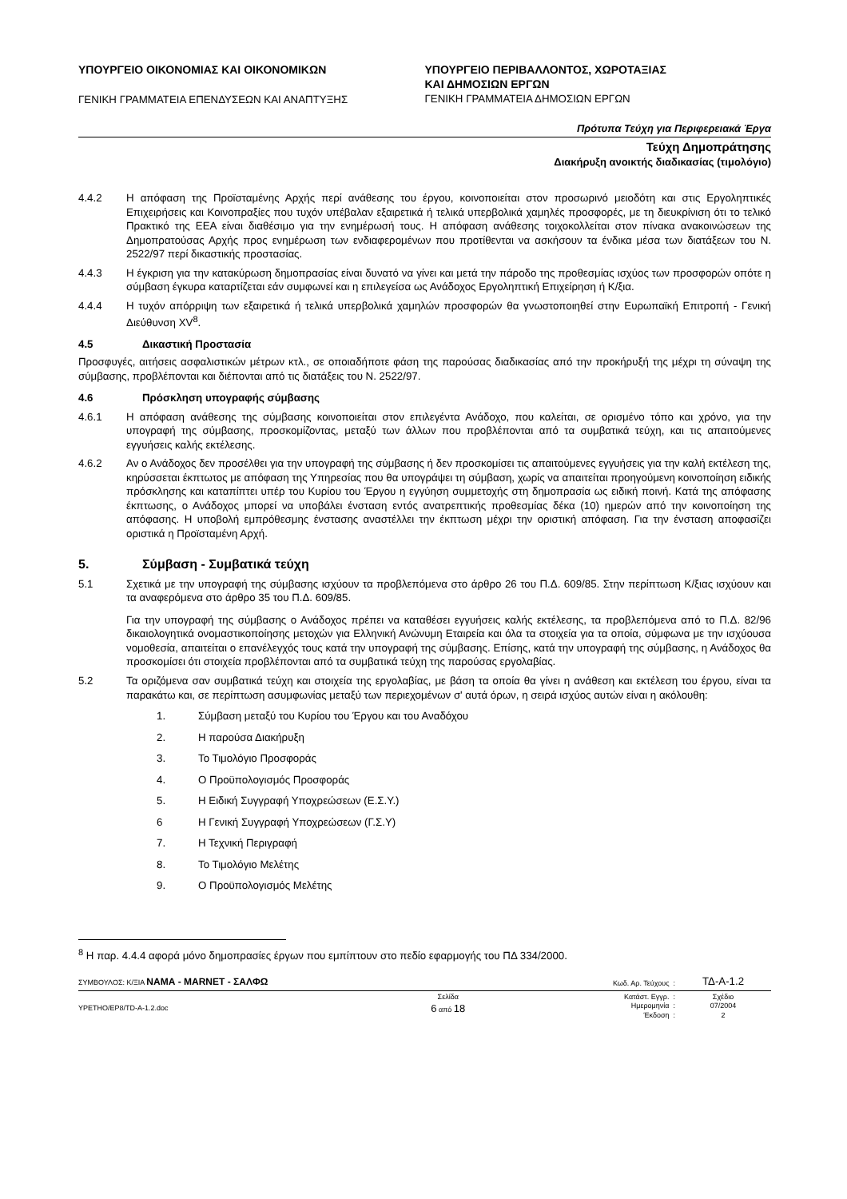ΥΠΟΥΡΓΕΙΟ ΟΙΚΟΝΟΜΙΑΣ ΚΑΙ ΟΙΚΟΝΟΜΙΚΩΝ
ΓΕΝΙΚΗ ΓΡΑΜΜΑΤΕΙΑ ΕΠΕΝΔΥΣΕΩΝ ΚΑΙ ΑΝΑΠΤΥΞΗΣ
ΥΠΟΥΡΓΕΙΟ ΠΕΡΙΒΑΛΛΟΝΤΟΣ, ΧΩΡΟΤΑΞΙΑΣ
ΚΑΙ ΔΗΜΟΣΙΩΝ ΕΡΓΩΝ
ΓΕΝΙΚΗ ΓΡΑΜΜΑΤΕΙΑ ΔΗΜΟΣΙΩΝ ΕΡΓΩΝ
Πρότυπα Τεύχη για Περιφερειακά Έργα
Τεύχη Δημοπράτησης
Διακήρυξη ανοικτής διαδικασίας (τιμολόγιο)
4.4.2 Η απόφαση της Προϊσταμένης Αρχής περί ανάθεσης του έργου, κοινοποιείται στον προσωρινό μειοδότη και στις Εργοληπτικές Επιχειρήσεις και Κοινοπραξίες που τυχόν υπέβαλαν εξαιρετικά ή τελικά υπερβολικά χαμηλές προσφορές, με τη διευκρίνιση ότι το τελικό Πρακτικό της ΕΕΑ είναι διαθέσιμο για την ενημέρωσή τους. Η απόφαση ανάθεσης τοιχοκολλείται στον πίνακα ανακοινώσεων της Δημοπρατούσας Αρχής προς ενημέρωση των ενδιαφερομένων που προτίθενται να ασκήσουν τα ένδικα μέσα των διατάξεων του Ν. 2522/97 περί δικαστικής προστασίας.
4.4.3 Η έγκριση για την κατακύρωση δημοπρασίας είναι δυνατό να γίνει και μετά την πάροδο της προθεσμίας ισχύος των προσφορών οπότε η σύμβαση έγκυρα καταρτίζεται εάν συμφωνεί και η επιλεγείσα ως Ανάδοχος Εργοληπτική Επιχείρηση ή Κ/ξια.
4.4.4 Η τυχόν απόρριψη των εξαιρετικά ή τελικά υπερβολικά χαμηλών προσφορών θα γνωστοποιηθεί στην Ευρωπαϊκή Επιτροπή - Γενική Διεύθυνση XV<sup>8</sup>.
4.5 Δικαστική Προστασία
Προσφυγές, αιτήσεις ασφαλιστικών μέτρων κτλ., σε οποιαδήποτε φάση της παρούσας διαδικασίας από την προκήρυξή της μέχρι τη σύναψη της σύμβασης, προβλέπονται και διέπονται από τις διατάξεις του Ν. 2522/97.
4.6 Πρόσκληση υπογραφής σύμβασης
4.6.1 Η απόφαση ανάθεσης της σύμβασης κοινοποιείται στον επιλεγέντα Ανάδοχο, που καλείται, σε ορισμένο τόπο και χρόνο, για την υπογραφή της σύμβασης, προσκομίζοντας, μεταξύ των άλλων που προβλέπονται από τα συμβατικά τεύχη, και τις απαιτούμενες εγγυήσεις καλής εκτέλεσης.
4.6.2 Αν ο Ανάδοχος δεν προσέλθει για την υπογραφή της σύμβασης ή δεν προσκομίσει τις απαιτούμενες εγγυήσεις για την καλή εκτέλεση της, κηρύσσεται έκπτωτος με απόφαση της Υπηρεσίας που θα υπογράψει τη σύμβαση, χωρίς να απαιτείται προηγούμενη κοινοποίηση ειδικής πρόσκλησης και καταπίπτει υπέρ του Κυρίου του Έργου η εγγύηση συμμετοχής στη δημοπρασία ως ειδική ποινή. Κατά της απόφασης έκπτωσης, ο Ανάδοχος μπορεί να υποβάλει ένσταση εντός ανατρεπτικής προθεσμίας δέκα (10) ημερών από την κοινοποίηση της απόφασης. Η υποβολή εμπρόθεσμης ένστασης αναστέλλει την έκπτωση μέχρι την οριστική απόφαση. Για την ένσταση αποφασίζει οριστικά η Προϊσταμένη Αρχή.
5. Σύμβαση - Συμβατικά τεύχη
5.1 Σχετικά με την υπογραφή της σύμβασης ισχύουν τα προβλεπόμενα στο άρθρο 26 του Π.Δ. 609/85. Στην περίπτωση Κ/ξιας ισχύουν και τα αναφερόμενα στο άρθρο 35 του Π.Δ. 609/85.
Για την υπογραφή της σύμβασης ο Ανάδοχος πρέπει να καταθέσει εγγυήσεις καλής εκτέλεσης, τα προβλεπόμενα από το Π.Δ. 82/96 δικαιολογητικά ονομαστικοποίησης μετοχών για Ελληνική Ανώνυμη Εταιρεία και όλα τα στοιχεία για τα οποία, σύμφωνα με την ισχύουσα νομοθεσία, απαιτείται ο επανέλεγχός τους κατά την υπογραφή της σύμβασης. Επίσης, κατά την υπογραφή της σύμβασης, η Ανάδοχος θα προσκομίσει ότι στοιχεία προβλέπονται από τα συμβατικά τεύχη της παρούσας εργολαβίας.
5.2 Τα οριζόμενα σαν συμβατικά τεύχη και στοιχεία της εργολαβίας, με βάση τα οποία θα γίνει η ανάθεση και εκτέλεση του έργου, είναι τα παρακάτω και, σε περίπτωση ασυμφωνίας μεταξύ των περιεχομένων σ' αυτά όρων, η σειρά ισχύος αυτών είναι η ακόλουθη:
1. Σύμβαση μεταξύ του Κυρίου του Έργου και του Αναδόχου
2. Η παρούσα Διακήρυξη
3. Το Τιμολόγιο Προσφοράς
4. Ο Προϋπολογισμός Προσφοράς
5. Η Ειδική Συγγραφή Υποχρεώσεων (Ε.Σ.Υ.)
6 Η Γενική Συγγραφή Υποχρεώσεων (Γ.Σ.Υ)
7. Η Τεχνική Περιγραφή
8. Το Τιμολόγιο Μελέτης
9. Ο Προϋπολογισμός Μελέτης
<sup>8</sup> Η παρ. 4.4.4 αφορά μόνο δημοπρασίες έργων που εμπίπτουν στο πεδίο εφαρμογής του ΠΔ 334/2000.
ΣΥΜΒΟΥΛΟΣ: Κ/ΞΙΑ ΝΑΜΑ - MARNET - ΣΑΛΦΩ
Κωδ. Αρ. Τεύχους :
ΤΔ-Α-1.2
YPETHO/EP8/TD-A-1.2.doc
Σελίδα
6 από 18
Κατάστ. Εγγρ. :
Ημερομηνία :
Έκδοση :
Σχέδιο
07/2004
2